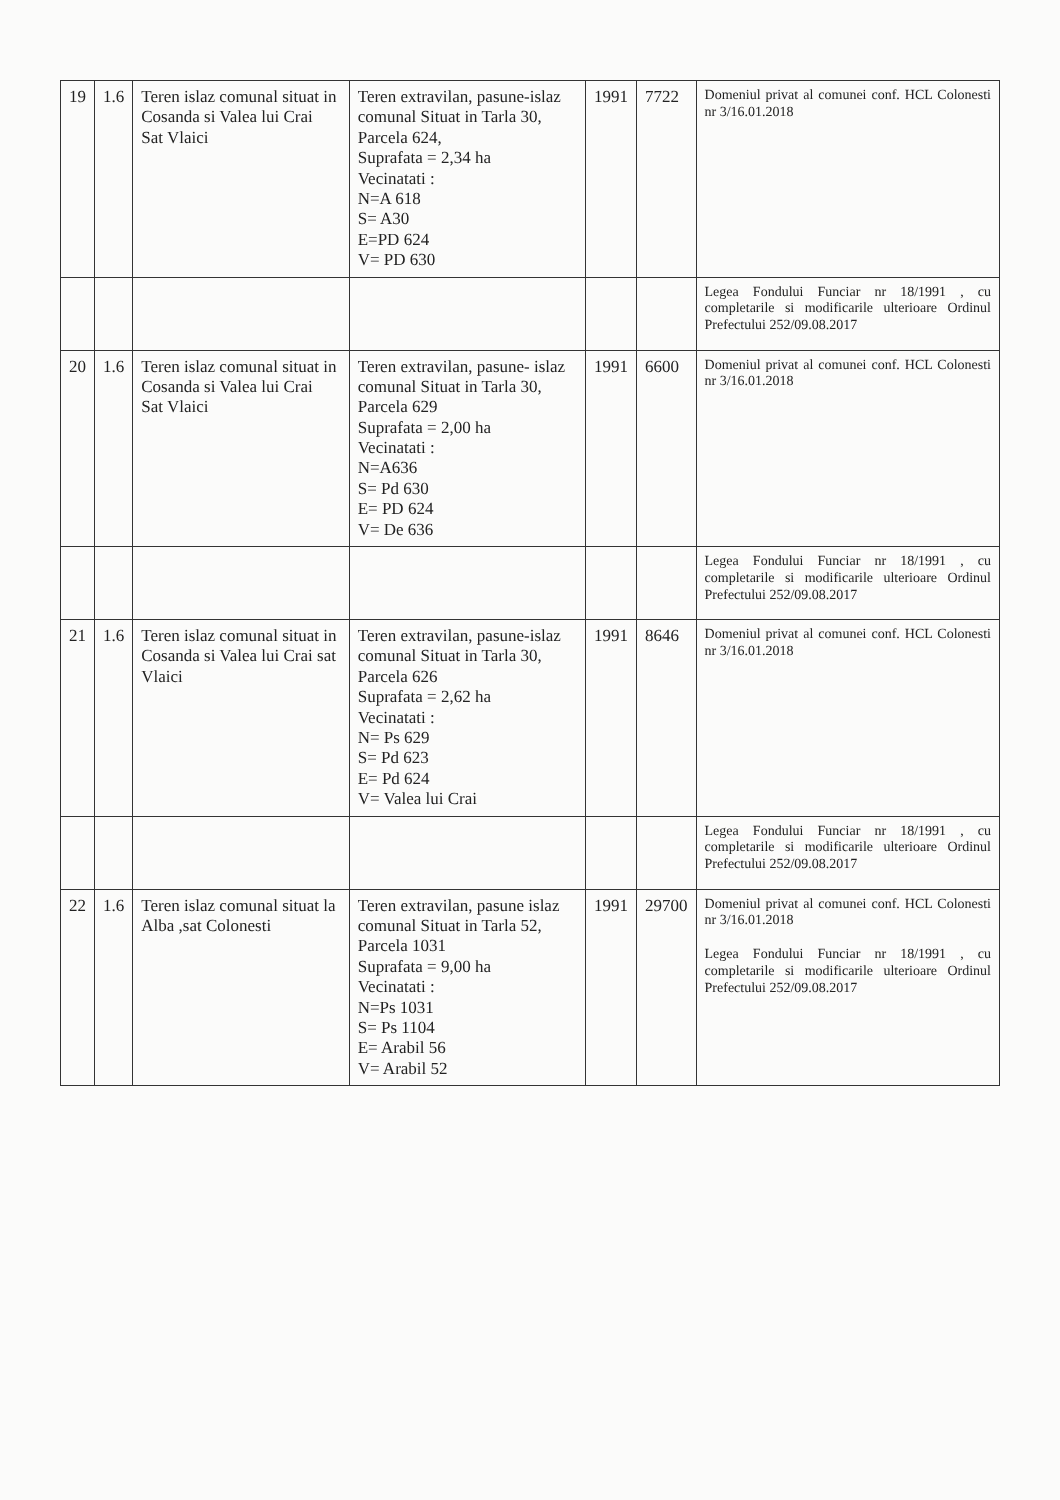| 19 | 1.6 | Teren islaz comunal situat in Cosanda si Valea lui Crai Sat Vlaici | Teren extravilan, pasune-islaz comunal Situat in Tarla 30, Parcela 624, Suprafata = 2,34 ha Vecinatati : N=A 618 S= A30 E=PD 624 V= PD 630 | 1991 | 7722 | Domeniul privat al comunei conf. HCL Colonesti nr 3/16.01.2018 |
| | | | | | | Legea Fondului Funciar nr 18/1991 , cu completarile si modificarile ulterioare Ordinul Prefectului 252/09.08.2017 |
| 20 | 1.6 | Teren islaz comunal situat in Cosanda si Valea lui Crai Sat Vlaici | Teren extravilan, pasune- islaz comunal Situat in Tarla 30, Parcela 629 Suprafata = 2,00 ha Vecinatati : N=A636 S= Pd 630 E= PD 624 V= De 636 | 1991 | 6600 | Domeniul privat al comunei conf. HCL Colonesti nr 3/16.01.2018 |
| | | | | | | Legea Fondului Funciar nr 18/1991 , cu completarile si modificarile ulterioare Ordinul Prefectului 252/09.08.2017 |
| 21 | 1.6 | Teren islaz comunal situat in Cosanda si Valea lui Crai sat Vlaici | Teren extravilan, pasune-islaz comunal Situat in Tarla 30, Parcela 626 Suprafata = 2,62 ha Vecinatati : N= Ps 629 S= Pd 623 E= Pd 624 V= Valea lui Crai | 1991 | 8646 | Domeniul privat al comunei conf. HCL Colonesti nr 3/16.01.2018 |
| | | | | | | Legea Fondului Funciar nr 18/1991 , cu completarile si modificarile ulterioare Ordinul Prefectului 252/09.08.2017 |
| 22 | 1.6 | Teren islaz comunal situat la Alba ,sat Colonesti | Teren extravilan, pasune islaz comunal Situat in Tarla 52, Parcela 1031 Suprafata = 9,00 ha Vecinatati : N=Ps 1031 S= Ps 1104 E= Arabil 56 V= Arabil 52 | 1991 | 29700 | Domeniul privat al comunei conf. HCL Colonesti nr 3/16.01.2018 Legea Fondului Funciar nr 18/1991 , cu completarile si modificarile ulterioare Ordinul Prefectului 252/09.08.2017 |